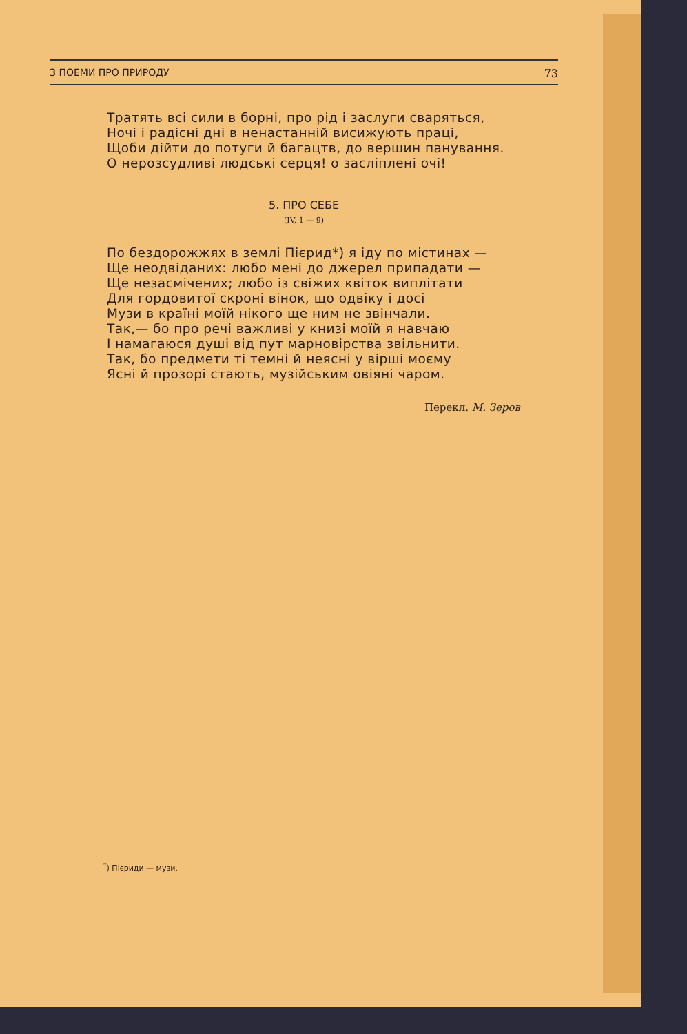З ПОЕМИ ПРО ПРИРОДУ 73
Тратять всі сили в борні, про рід і заслуги сваряться,
Ночі і радісні дні в ненастанній висижують праці,
Щоби дійти до потуги й багацтв, до вершин панування.
О нерозсудливі людські серця! о засліплені очі!
5. ПРО СЕБЕ
(IV, 1 — 9)
По бездорожжях в землі Пієрид*) я іду по містинах —
Ще неодвіданих: любо мені до джерел припадати —
Ще незасмічених; любо із свіжих квіток виплітати
Для гордовитої скроні вінок, що одвіку і досі
Музи в країні моїй нікого ще ним не звінчали.
Так,— бо про речі важливі у книзі моїй я навчаю
І намагаюся душі від пут марновірства звільнити.
Так, бо предмети ті темні й неясні у вірші моєму
Ясні й прозорі стають, музійським овіяні чаром.
Перекл. М. Зеров
<sup>*</sup>) Пієриди — музи.